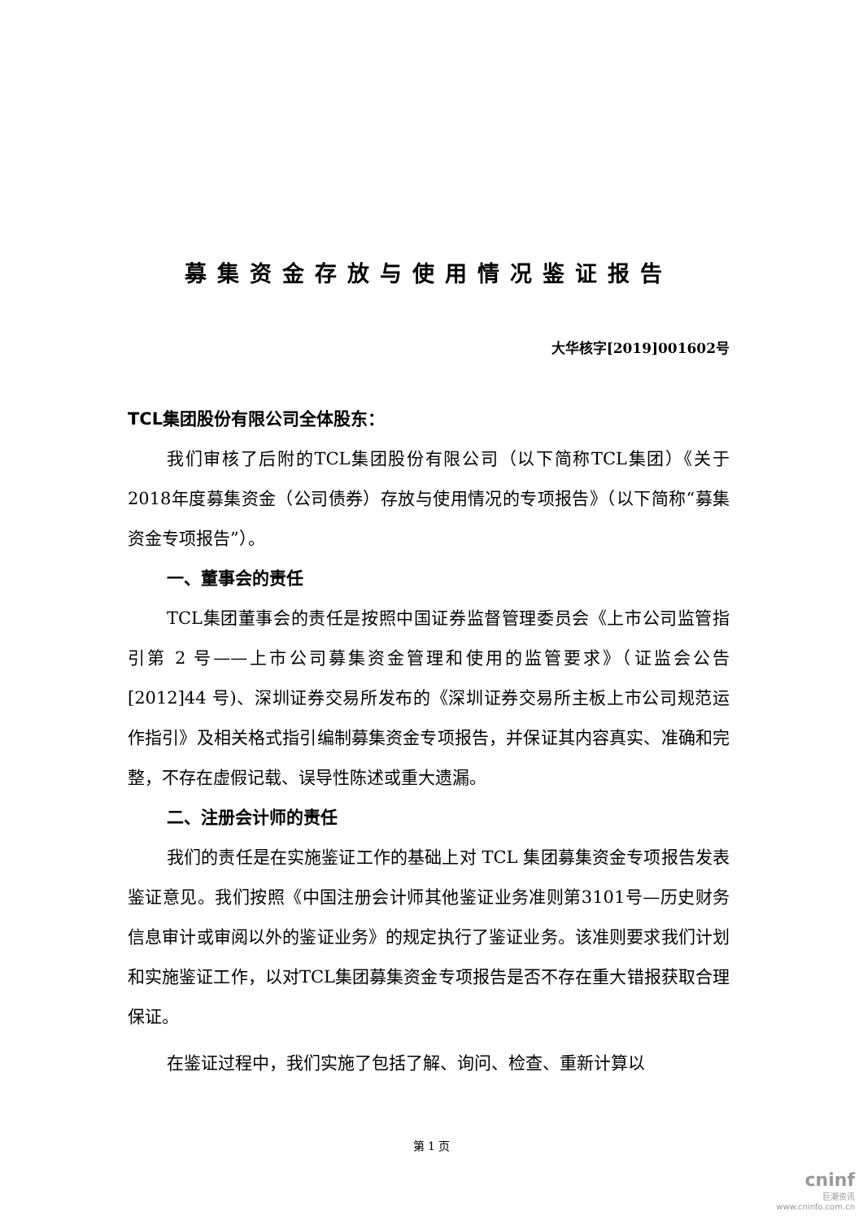募集资金存放与使用情况鉴证报告
大华核字[2019]001602号
TCL集团股份有限公司全体股东：
我们审核了后附的TCL集团股份有限公司（以下简称TCL集团）《关于2018年度募集资金（公司债券）存放与使用情况的专项报告》（以下简称“募集资金专项报告”）。
一、董事会的责任
TCL集团董事会的责任是按照中国证券监督管理委员会《上市公司监管指引第 2 号——上市公司募集资金管理和使用的监管要求》（证监会公告[2012]44 号)、深圳证券交易所发布的《深圳证券交易所主板上市公司规范运作指引》及相关格式指引编制募集资金专项报告，并保证其内容真实、准确和完整，不存在虚假记载、误导性陈述或重大遗漏。
二、注册会计师的责任
我们的责任是在实施鉴证工作的基础上对 TCL 集团募集资金专项报告发表鉴证意见。我们按照《中国注册会计师其他鉴证业务准则第3101号—历史财务信息审计或审阅以外的鉴证业务》的规定执行了鉴证业务。该准则要求我们计划和实施鉴证工作，以对TCL集团募集资金专项报告是否不存在重大错报获取合理保证。
在鉴证过程中，我们实施了包括了解、询问、检查、重新计算以
第 1 页
cninf
巨潮资讯
www.cninfo.com.cn